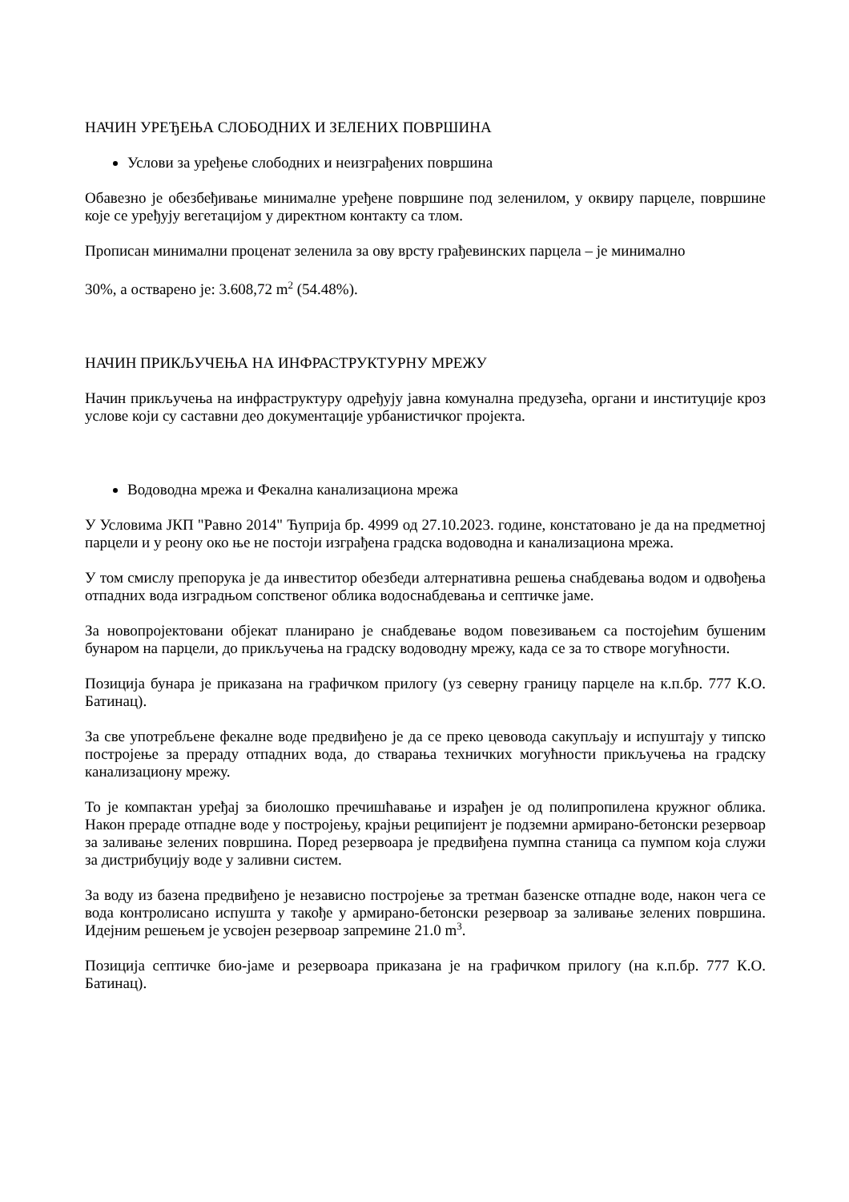НАЧИН УРЕЂЕЊА СЛОБОДНИХ И ЗЕЛЕНИХ ПОВРШИНА
Услови за уређење слободних и неизграђених површина
Обавезно је обезбеђивање минималне уређене површине под зеленилом, у оквиру парцеле, површине које се уређују вегетацијом у директном контакту са тлом.
Прописан минимални проценат зеленила за ову врсту грађевинских парцела – је минимално
30%, а остварено је: 3.608,72 m<sup>2</sup> (54.48%).
НАЧИН ПРИКЉУЧЕЊА НА ИНФРАСТРУКТУРНУ МРЕЖУ
Начин прикључења на инфраструктуру одређују јавна комунална предузећа, органи и институције кроз услове који су саставни део документације урбанистичког пројекта.
Водоводна мрежа и Фекална канализациона мрежа
У Условима ЈКП "Равно 2014" Ћуприја бр. 4999 од 27.10.2023. године, констатовано је да на предметној парцели и у реону око ње не постоји изграђена градска водоводна и канализациона мрежа.
У том смислу препорука је да инвеститор обезбеди алтернативна решења снабдевања водом и одвођења отпадних вода изградњом сопственог облика водоснабдевања и септичке јаме.
За новопројектовани објекат планирано је снабдевање водом повезивањем са постојећим бушеним бунаром на парцели, до прикључења на градску водоводну мрежу, када се за то створе могућности.
Позиција бунара је приказана на графичком прилогу (уз северну границу парцеле на к.п.бр. 777 К.О. Батинац).
За све употребљене фекалне воде предвиђено је да се преко цевовода сакупљају и испуштају у типско постројење за прераду отпадних вода, до стварања техничких могућности прикључења на градску канализациону мрежу.
То је компактан уређај за биолошко пречишћавање и израђен је од полипропилена кружног облика. Након прераде отпадне воде у постројењу, крајњи реципијент је подземни армирано-бетонски резервоар за заливање зелених површина. Поред резервоара је предвиђена пумпна станица са пумпом која служи за дистрибуцију воде у заливни систем.
За воду из базена предвиђено је независно постројење за третман базенске отпадне воде, након чега се вода контролисано испушта у такође у армирано-бетонски резервоар за заливање зелених површина. Идејним решењем је усвојен резервоар запремине 21.0 m<sup>3</sup>.
Позиција септичке био-јаме и резервоара приказана је на графичком прилогу (на к.п.бр. 777 К.О. Батинац).